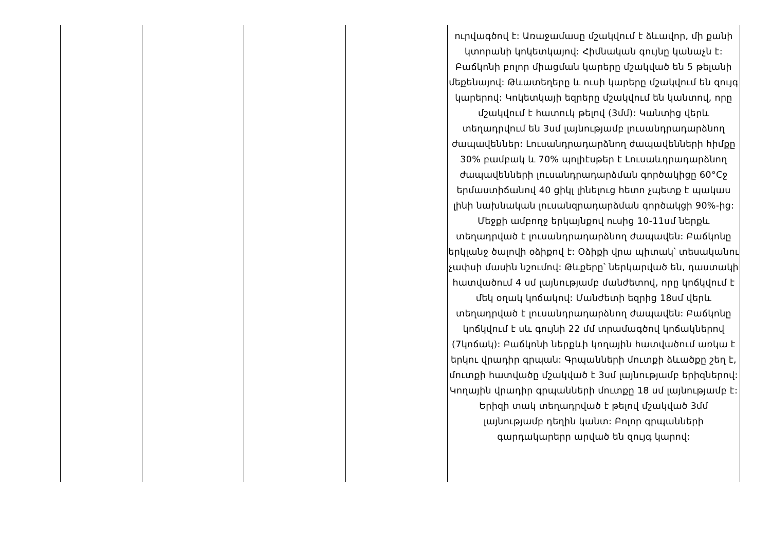| | | | | ուրվագծով է: Առաջամասը մշակվում է ձևավոր, մի քանի կտորանի կոկետկայով: Հիմնական գույնը կանաչն է: Բաճկոնի բոլոր միացման կարերը մշակված են 5 թելանի մեքենայով: Թևատեղերը և ուսի կարերը մշակվում են զույգ կարերով: Կոկետկայի եզրերը մշակվում են կանտով, որը մշակվում է հատուկ թելով (3մմ): Կանտից վերև տեղադրվում են 3սմ լայնությամբ լուսանդրադարձնող ժապավեններ: Լուսանդրադարձնող ժապավենների հիմքը 30% բամբակ և 70% պոլիէսթեր է Լուսաևդրադարձնող ժապավենների լուսանդրադարձման գործակիցը 60°Cջ երմաստիճանով 40 ցիկլ լինելուց հետո չպետք է պակաս լինի նախնական լուսանզրադարձման գործակցի 90%-ից: Մեջքի ամբողջ երկայնքով ուսից 10-11սմ ներքև տեղադրված է լուսանդրադարձնող ժապավեն: Բաճկոնը երկլանջ ծալովի օձիքով է: Օձիքի վրա պիտակ՝ տեսականու չափսի մասին նշումով: Թևքերը՝ ներկարված են, դաստակի հատվածում 4 սմ լայնությամբ մանժետով, որը կոճկվում է մեկ օղակ կոճակով: Մանժետի եզրից 18սմ վերև տեղադրված է լուսանդրադարձնող ժապավեն: Բաճկոնը կոճկվում է սև գույնի 22 մմ տրամագծով կոճակներով (7կոճակ): Բաճկոնի ներքևի կողային հատվածում առկա է երկու վրադիր գրպան: Գրպանների մուտքի ձևածքը շեղ է, մուտքի հատվածը մշակված է 3սմ լայնությամբ երիզներով: Կողային վրադիր գրպանների մուտքը 18 սմ լայնությամբ է: Երիզի տակ տեղադրված է թելով մշակված 3մմ լայնությամբ դեղին կանտ: Բոլոր գրպանների գարդակարերր արված են զույգ կարով: |